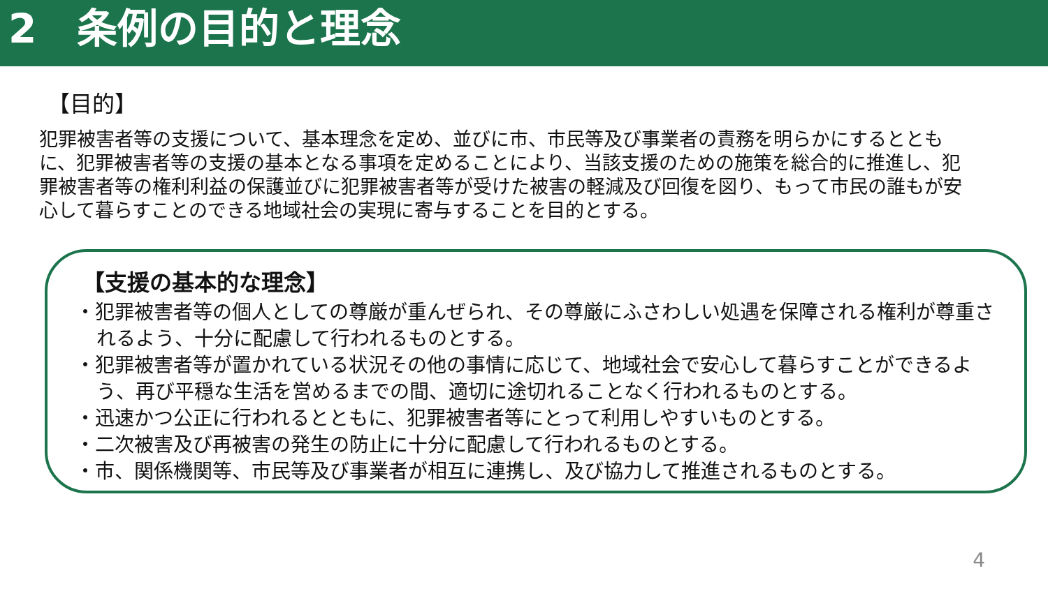2　条例の目的と理念
【目的】
犯罪被害者等の支援について、基本理念を定め、並びに市、市民等及び事業者の責務を明らかにするとともに、犯罪被害者等の支援の基本となる事項を定めることにより、当該支援のための施策を総合的に推進し、犯罪被害者等の権利利益の保護並びに犯罪被害者等が受けた被害の軽減及び回復を図り、もって市民の誰もが安心して暮らすことのできる地域社会の実現に寄与することを目的とする。
【支援の基本的な理念】
・犯罪被害者等の個人としての尊厳が重んぜられ、その尊厳にふさわしい処遇を保障される権利が尊重されるよう、十分に配慮して行われるものとする。
・犯罪被害者等が置かれている状況その他の事情に応じて、地域社会で安心して暮らすことができるよう、再び平穏な生活を営めるまでの間、適切に途切れることなく行われるものとする。
・迅速かつ公正に行われるとともに、犯罪被害者等にとって利用しやすいものとする。
・二次被害及び再被害の発生の防止に十分に配慮して行われるものとする。
・市、関係機関等、市民等及び事業者が相互に連携し、及び協力して推進されるものとする。
4